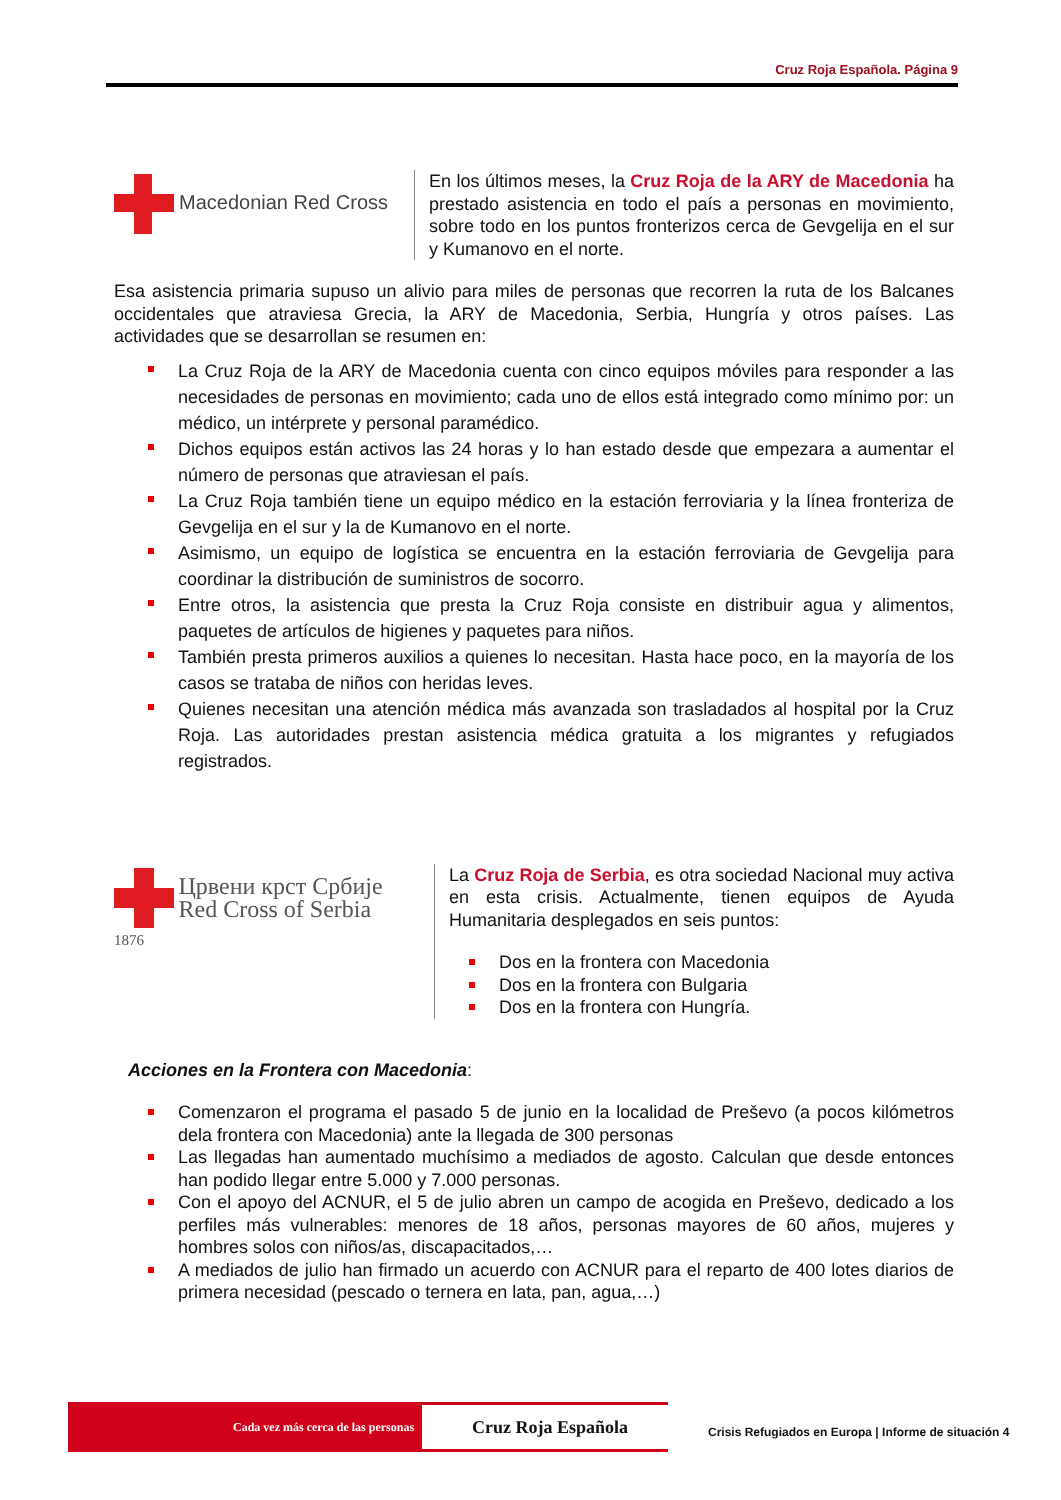Cruz Roja Española. Página 9
Macedonian Red Cross
En los últimos meses, la Cruz Roja de la ARY de Macedonia ha prestado asistencia en todo el país a personas en movimiento, sobre todo en los puntos fronterizos cerca de Gevgelija en el sur y Kumanovo en el norte.
Esa asistencia primaria supuso un alivio para miles de personas que recorren la ruta de los Balcanes occidentales que atraviesa Grecia, la ARY de Macedonia, Serbia, Hungría y otros países. Las actividades que se desarrollan se resumen en:
La Cruz Roja de la ARY de Macedonia cuenta con cinco equipos móviles para responder a las necesidades de personas en movimiento; cada uno de ellos está integrado como mínimo por: un médico, un intérprete y personal paramédico.
Dichos equipos están activos las 24 horas y lo han estado desde que empezara a aumentar el número de personas que atraviesan el país.
La Cruz Roja también tiene un equipo médico en la estación ferroviaria y la línea fronteriza de Gevgelija en el sur y la de Kumanovo en el norte.
Asimismo, un equipo de logística se encuentra en la estación ferroviaria de Gevgelija para coordinar la distribución de suministros de socorro.
Entre otros, la asistencia que presta la Cruz Roja consiste en distribuir agua y alimentos, paquetes de artículos de higienes y paquetes para niños.
También presta primeros auxilios a quienes lo necesitan. Hasta hace poco, en la mayoría de los casos se trataba de niños con heridas leves.
Quienes necesitan una atención médica más avanzada son trasladados al hospital por la Cruz Roja. Las autoridades prestan asistencia médica gratuita a los migrantes y refugiados registrados.
Црвени крст Србије
Red Cross of Serbia
1876
La Cruz Roja de Serbia, es otra sociedad Nacional muy activa en esta crisis. Actualmente, tienen equipos de Ayuda Humanitaria desplegados en seis puntos:
Dos en la frontera con Macedonia
Dos en la frontera con Bulgaria
Dos en la frontera con Hungría.
Acciones en la Frontera con Macedonia:
Comenzaron el programa el pasado 5 de junio en la localidad de Preševo (a pocos kilómetros dela frontera con Macedonia) ante la llegada de 300 personas
Las llegadas han aumentado muchísimo a mediados de agosto. Calculan que desde entonces han podido llegar entre 5.000 y 7.000 personas.
Con el apoyo del ACNUR, el 5 de julio abren un campo de acogida en Preševo, dedicado a los perfiles más vulnerables: menores de 18 años, personas mayores de 60 años, mujeres y hombres solos con niños/as, discapacitados,…
A mediados de julio han firmado un acuerdo con ACNUR para el reparto de 400 lotes diarios de primera necesidad (pescado o ternera en lata, pan, agua,…)
Cada vez más cerca de las personas Cruz Roja Española
Crisis Refugiados en Europa | Informe de situación 4